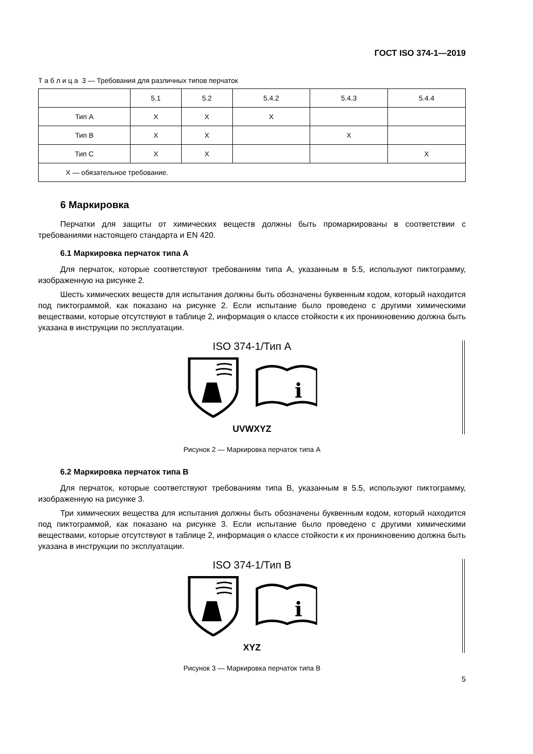ГОСТ ISO 374-1—2019
Т а б л и ц а 3 — Требования для различных типов перчаток
| | 5.1 | 5.2 | 5.4.2 | 5.4.3 | 5.4.4 |
| --- | --- | --- | --- | --- | --- |
| Тип A | X | X | X | | |
| Тип B | X | X | | X | |
| Тип C | X | X | | | X |
| X — обязательное требование. | | | | | |
6 Маркировка
Перчатки для защиты от химических веществ должны быть промаркированы в соответствии с требованиями настоящего стандарта и EN 420.
6.1 Маркировка перчаток типа A
Для перчаток, которые соответствуют требованиям типа A, указанным в 5.5, используют пиктограмму, изображенную на рисунке 2.
Шесть химических веществ для испытания должны быть обозначены буквенным кодом, который находится под пиктограммой, как показано на рисунке 2. Если испытание было проведено с другими химическими веществами, которые отсутствуют в таблице 2, информация о классе стойкости к их проникновению должна быть указана в инструкции по эксплуатации.
ISO 374-1/Тип A
i
UVWXYZ
Рисунок 2 — Маркировка перчаток типа A
6.2 Маркировка перчаток типа B
Для перчаток, которые соответствуют требованиям типа B, указанным в 5.5, используют пиктограмму, изображенную на рисунке 3.
Три химических вещества для испытания должны быть обозначены буквенным кодом, который находится под пиктограммой, как показано на рисунке 3. Если испытание было проведено с другими химическими веществами, которые отсутствуют в таблице 2, информация о классе стойкости к их проникновению должна быть указана в инструкции по эксплуатации.
ISO 374-1/Тип B
i
XYZ
Рисунок 3 — Маркировка перчаток типа B
5